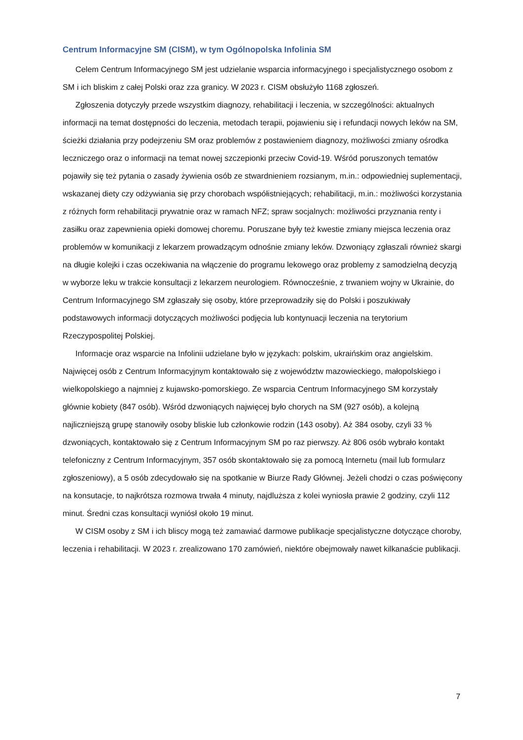Centrum Informacyjne SM (CISM), w tym Ogólnopolska Infolinia SM
Celem Centrum Informacyjnego SM jest udzielanie wsparcia informacyjnego i specjalistycznego osobom z SM i ich bliskim z całej Polski oraz zza granicy. W 2023 r. CISM obsłużyło 1168 zgłoszeń.
Zgłoszenia dotyczyły przede wszystkim diagnozy, rehabilitacji i leczenia, w szczególności: aktualnych informacji na temat dostępności do leczenia, metodach terapii, pojawieniu się i refundacji nowych leków na SM, ścieżki działania przy podejrzeniu SM oraz problemów z postawieniem diagnozy, możliwości zmiany ośrodka leczniczego oraz o informacji na temat nowej szczepionki przeciw Covid-19. Wśród poruszonych tematów pojawiły się też pytania o zasady żywienia osób ze stwardnieniem rozsianym, m.in.: odpowiedniej suplementacji, wskazanej diety czy odżywiania się przy chorobach współistniejących; rehabilitacji, m.in.: możliwości korzystania z różnych form rehabilitacji prywatnie oraz w ramach NFZ; spraw socjalnych: możliwości przyznania renty i zasiłku oraz zapewnienia opieki domowej choremu. Poruszane były też kwestie zmiany miejsca leczenia oraz problemów w komunikacji z lekarzem prowadzącym odnośnie zmiany leków. Dzwoniący zgłaszali również skargi na długie kolejki i czas oczekiwania na włączenie do programu lekowego oraz problemy z samodzielną decyzją w wyborze leku w trakcie konsultacji z lekarzem neurologiem. Równocześnie, z trwaniem wojny w Ukrainie, do Centrum Informacyjnego SM zgłaszały się osoby, które przeprowadziły się do Polski i poszukiwały podstawowych informacji dotyczących możliwości podjęcia lub kontynuacji leczenia na terytorium Rzeczypospolitej Polskiej.
Informacje oraz wsparcie na Infolinii udzielane było w językach: polskim, ukraińskim oraz angielskim. Najwięcej osób z Centrum Informacyjnym kontaktowało się z województw mazowieckiego, małopolskiego i wielkopolskiego a najmniej z kujawsko-pomorskiego. Ze wsparcia Centrum Informacyjnego SM korzystały głównie kobiety (847 osób). Wśród dzwoniących najwięcej było chorych na SM (927 osób), a kolejną najliczniejszą grupę stanowiły osoby bliskie lub członkowie rodzin (143 osoby). Aż 384 osoby, czyli 33 % dzwoniących, kontaktowało się z Centrum Informacyjnym SM po raz pierwszy. Aż 806 osób wybrało kontakt telefoniczny z Centrum Informacyjnym, 357 osób skontaktowało się za pomocą Internetu (mail lub formularz zgłoszeniowy), a 5 osób zdecydowało się na spotkanie w Biurze Rady Głównej. Jeżeli chodzi o czas poświęcony na konsutacje, to najkrótsza rozmowa trwała 4 minuty, najdluższa z kolei wyniosła prawie 2 godziny, czyli 112 minut. Średni czas konsultacji wyniósł około 19 minut.
W CISM osoby z SM i ich bliscy mogą też zamawiać darmowe publikacje specjalistyczne dotyczące choroby, leczenia i rehabilitacji. W 2023 r. zrealizowano 170 zamówień, niektóre obejmowały nawet kilkanaście publikacji.
7